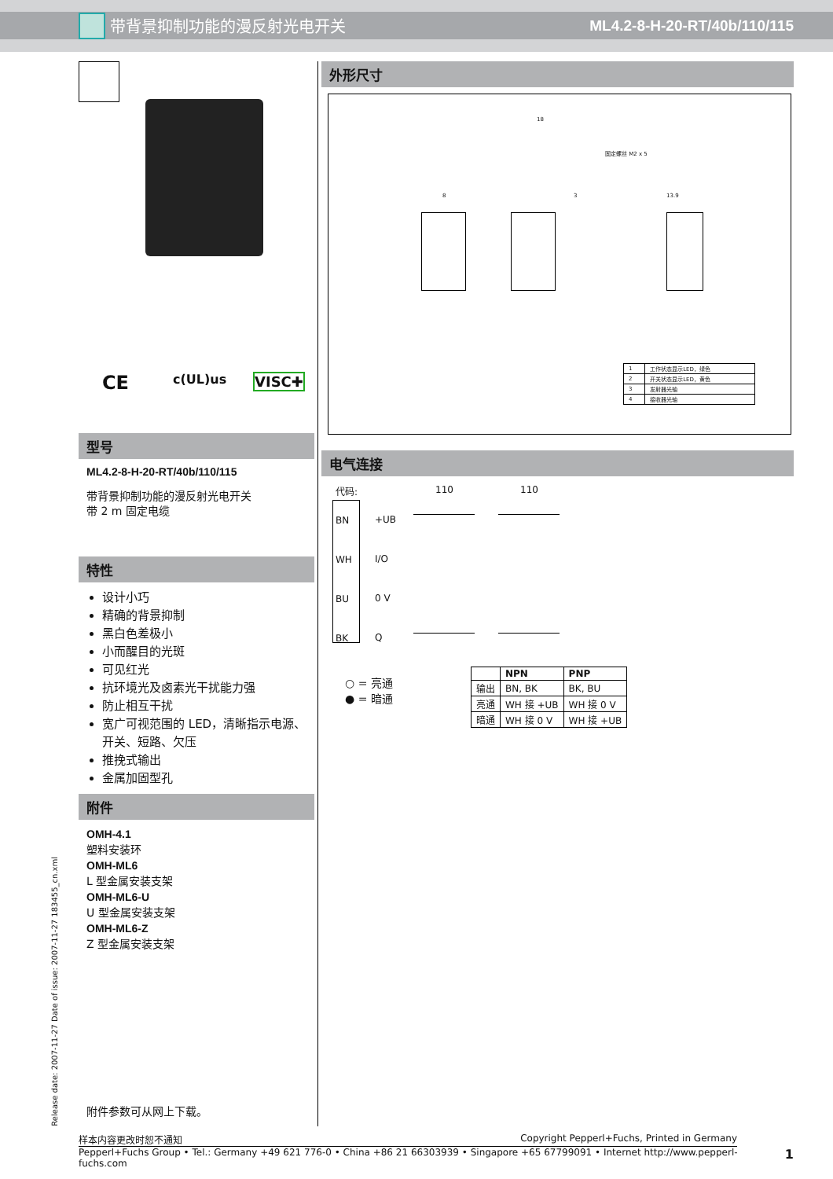带背景抑制功能的漫反射光电开关 ML4.2-8-H-20-RT/40b/110/115
CE c(UL)us VISC✚
型号
ML4.2-8-H-20-RT/40b/110/115
带背景抑制功能的漫反射光电开关
带 2 m 固定电缆
特性
设计小巧
精确的背景抑制
黑白色差极小
小而醒目的光斑
可见红光
抗环境光及卤素光干扰能力强
防止相互干扰
宽广可视范围的 LED，清晰指示电源、开关、短路、欠压
推挽式输出
金属加固型孔
附件
OMH-4.1
塑料安装环
OMH-ML6
L 型金属安装支架
OMH-ML6-U
U 型金属安装支架
OMH-ML6-Z
Z 型金属安装支架
附件参数可从网上下载。
Release date: 2007-11-27 Date of issue: 2007-11-27 183455_cn.xml
外形尺寸
18
固定螺丝 M2 x 5
8 3 13.9
| 1 | 工作状态显示LED，绿色 |
| 2 | 开关状态显示LED，黄色 |
| 3 | 发射器光轴 |
| 4 | 接收器光轴 |
电气连接
代码: 110 110
BN
WH
BU
BK
+UB
I/O
0 V
Q
○ = 亮通
● = 暗通
| | NPN | PNP |
| --- | --- | --- |
| 输出 | BN, BK | BK, BU |
| 亮通 | WH 接 +UB | WH 接 0 V |
| 暗通 | WH 接 0 V | WH 接 +UB |
样本内容更改时恕不通知 Copyright Pepperl+Fuchs, Printed in Germany
Pepperl+Fuchs Group • Tel.: Germany +49 621 776-0 • China +86 21 66303939 • Singapore +65 67799091 • Internet http://www.pepperl-fuchs.com 1